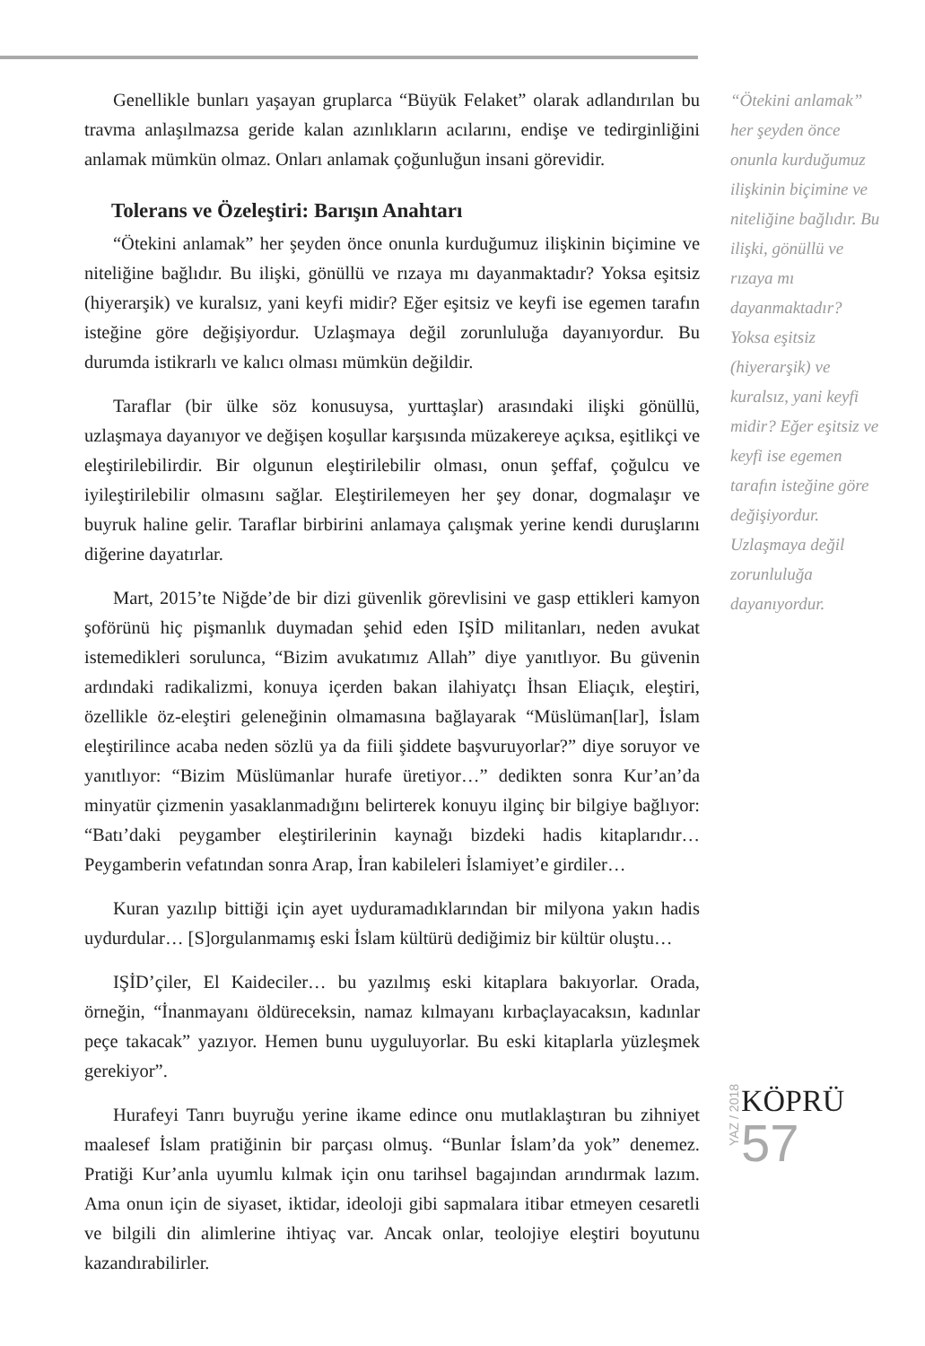Genellikle bunları yaşayan gruplarca “Büyük Felaket” olarak adlandırılan bu travma anlaşılmazsa geride kalan azınlıkların acılarını, endişe ve tedirginliğini anlamak mümkün olmaz. Onları anlamak çoğunluğun insani görevidir.
Tolerans ve Özeleştiri: Barışın Anahtarı
“Ötekini anlamak” her şeyden önce onunla kurduğumuz ilişkinin biçimine ve niteliğine bağlıdır. Bu ilişki, gönüllü ve rızaya mı dayanmaktadır? Yoksa eşitsiz (hiyerarşik) ve kuralsız, yani keyfi midir? Eğer eşitsiz ve keyfi ise egemen tarafın isteğine göre değişiyordur. Uzlaşmaya değil zorunluluğa dayanıyordur. Bu durumda istikrarlı ve kalıcı olması mümkün değildir.
Taraflar (bir ülke söz konusuysa, yurttaşlar) arasındaki ilişki gönüllü, uzlaşmaya dayanıyor ve değişen koşullar karşısında müzakereye açıksa, eşitlikçi ve eleştirilebilirdir. Bir olgunun eleştirilebilir olması, onun şeffaf, çoğulcu ve iyileştirilebilir olmasını sağlar. Eleştirilemeyen her şey donar, dogmalaşır ve buyruk haline gelir. Taraflar birbirini anlamaya çalışmak yerine kendi duruşlarını diğerine dayatırlar.
Mart, 2015’te Niğde’de bir dizi güvenlik görevlisini ve gasp ettikleri kamyon şoförünü hiç pişmanlık duymadan şehid eden IŞİD militanları, neden avukat istemedikleri sorulunca, “Bizim avukatımız Allah” diye yanıtlıyor. Bu güvenin ardındaki radikalizmi, konuya içerden bakan ilahiyatçı İhsan Eliaçık, eleştiri, özellikle öz-eleştiri geleneğinin olmamasına bağlayarak “Müslüman[lar], İslam eleştirilince acaba neden sözlü ya da fiili şiddete başvuruyorlar?” diye soruyor ve yanıtlıyor: “Bizim Müslümanlar hurafe üretiyor…” dedikten sonra Kur’an’da minyatür çizmenin yasaklanmadığını belirterek konuyu ilginç bir bilgiye bağlıyor: “Batı’daki peygamber eleştirilerinin kaynağı bizdeki hadis kitaplarıdır… Peygamberin vefatından sonra Arap, İran kabileleri İslamiyet’e girdiler…
Kuran yazılıp bittiği için ayet uyduramadıklarından bir milyona yakın hadis uydurdular… [S]orgulanmamış eski İslam kültürü dediğimiz bir kültür oluştu…
IŞİD’çiler, El Kaideciler… bu yazılmış eski kitaplara bakıyorlar. Orada, örneğin, “İnanmayanı öldüreceksin, namaz kılmayanı kırbaçlayacaksın, kadınlar peçe takacak” yazıyor. Hemen bunu uyguluyorlar. Bu eski kitaplarla yüzleşmek gerekiyor”.
Hurafeyi Tanrı buyruğu yerine ikame edince onu mutlaklaştıran bu zihniyet maalesef İslam pratiğinin bir parçası olmuş. “Bunlar İslam’da yok” denemez. Pratiği Kur’anla uyumlu kılmak için onu tarihsel bagajından arındırmak lazım. Ama onun için de siyaset, iktidar, ideoloji gibi sapmalara itibar etmeyen cesaretli ve bilgili din alimlerine ihtiyaç var. Ancak onlar, teolojiye eleştiri boyutunu kazandırabilirler.
“Ötekini anlamak” her şeyden önce onunla kurduğumuz ilişkinin biçimine ve niteliğine bağlıdır. Bu ilişki, gönüllü ve rızaya mı dayanmaktadır? Yoksa eşitsiz (hiyerarşik) ve kuralsız, yani keyfi midir? Eğer eşitsiz ve keyfi ise egemen tarafın isteğine göre değişiyordur. Uzlaşmaya değil zorunluluğa dayanıyordur.
YAZ / 2018
KÖPRÜ
57